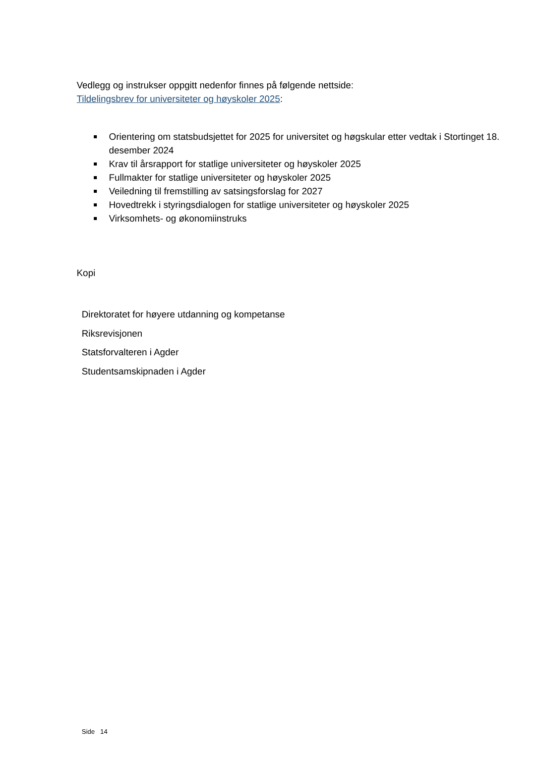Vedlegg og instrukser oppgitt nedenfor finnes på følgende nettside:
Tildelingsbrev for universiteter og høyskoler 2025:
Orientering om statsbudsjettet for 2025 for universitet og høgskular etter vedtak i Stortinget 18. desember 2024
Krav til årsrapport for statlige universiteter og høyskoler 2025
Fullmakter for statlige universiteter og høyskoler 2025
Veiledning til fremstilling av satsingsforslag for 2027
Hovedtrekk i styringsdialogen for statlige universiteter og høyskoler 2025
Virksomhets- og økonomiinstruks
Kopi
Direktoratet for høyere utdanning og kompetanse
Riksrevisjonen
Statsforvalteren i Agder
Studentsamskipnaden i Agder
Side 14